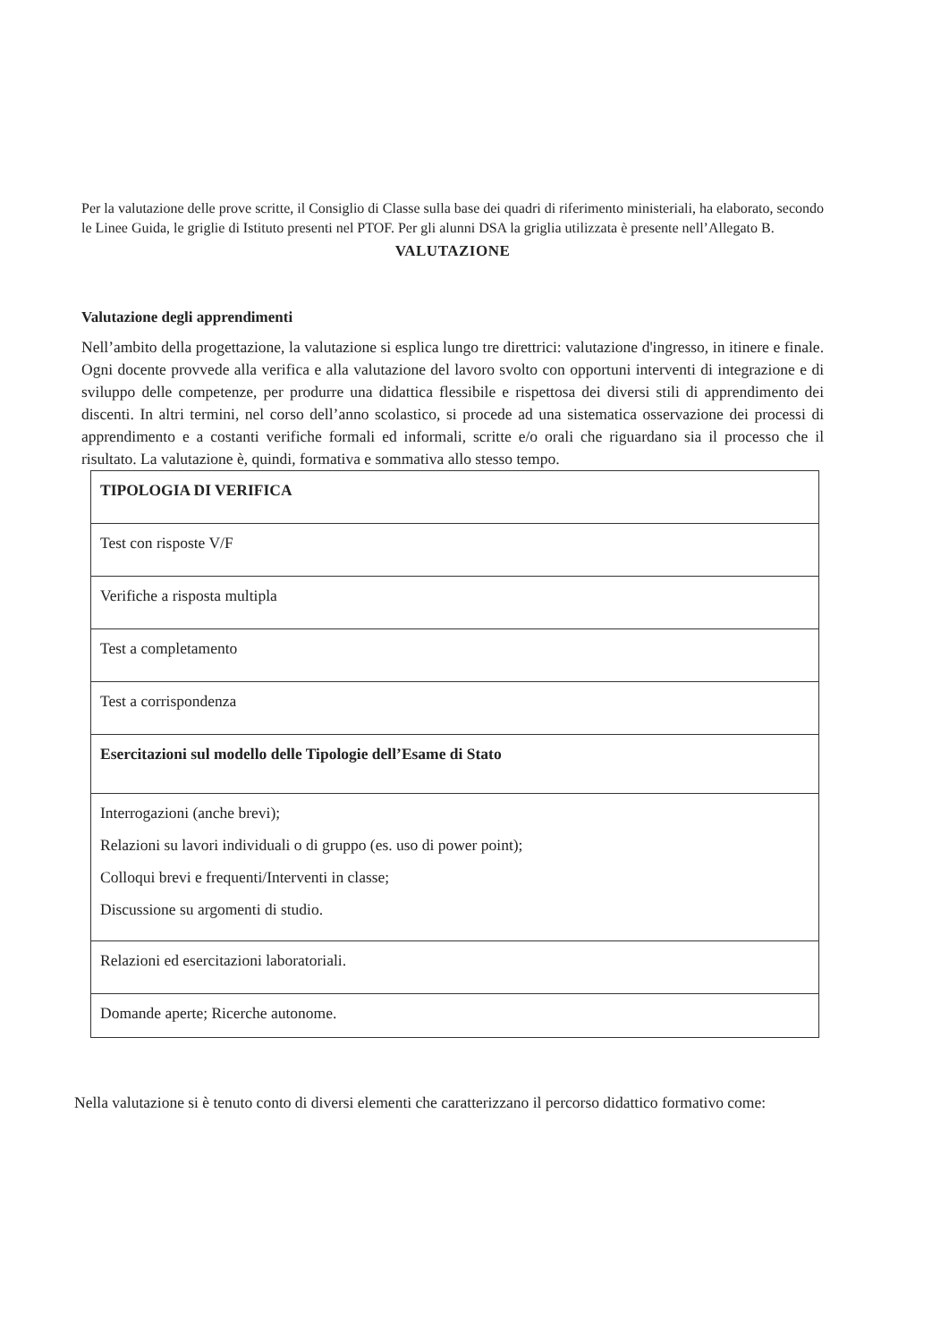Per la valutazione delle prove scritte, il Consiglio di Classe sulla base dei quadri di riferimento ministeriali, ha elaborato, secondo le Linee Guida, le griglie di Istituto presenti nel PTOF. Per gli alunni DSA la griglia utilizzata è presente nell’Allegato B.
VALUTAZIONE
Valutazione degli apprendimenti
Nell’ambito della progettazione, la valutazione si esplica lungo tre direttrici: valutazione d'ingresso, in itinere e finale. Ogni docente provvede alla verifica e alla valutazione del lavoro svolto con opportuni interventi di integrazione e di sviluppo delle competenze, per produrre una didattica flessibile e rispettosa dei diversi stili di apprendimento dei discenti. In altri termini, nel corso dell’anno scolastico, si procede ad una sistematica osservazione dei processi di apprendimento e a costanti verifiche formali ed informali, scritte e/o orali che riguardano sia il processo che il risultato. La valutazione è, quindi, formativa e sommativa allo stesso tempo.
| TIPOLOGIA DI VERIFICA |
| Test con risposte V/F |
| Verifiche a risposta multipla |
| Test a completamento |
| Test a corrispondenza |
| Esercitazioni sul modello delle Tipologie dell’Esame di Stato |
| Interrogazioni (anche brevi); Relazioni su lavori individuali o di gruppo (es. uso di power point); Colloqui brevi e frequenti/Interventi in classe; Discussione su argomenti di studio. |
| Relazioni ed esercitazioni laboratoriali. |
| Domande aperte; Ricerche autonome. |
Nella valutazione si è tenuto conto di diversi elementi che caratterizzano il percorso didattico formativo come: